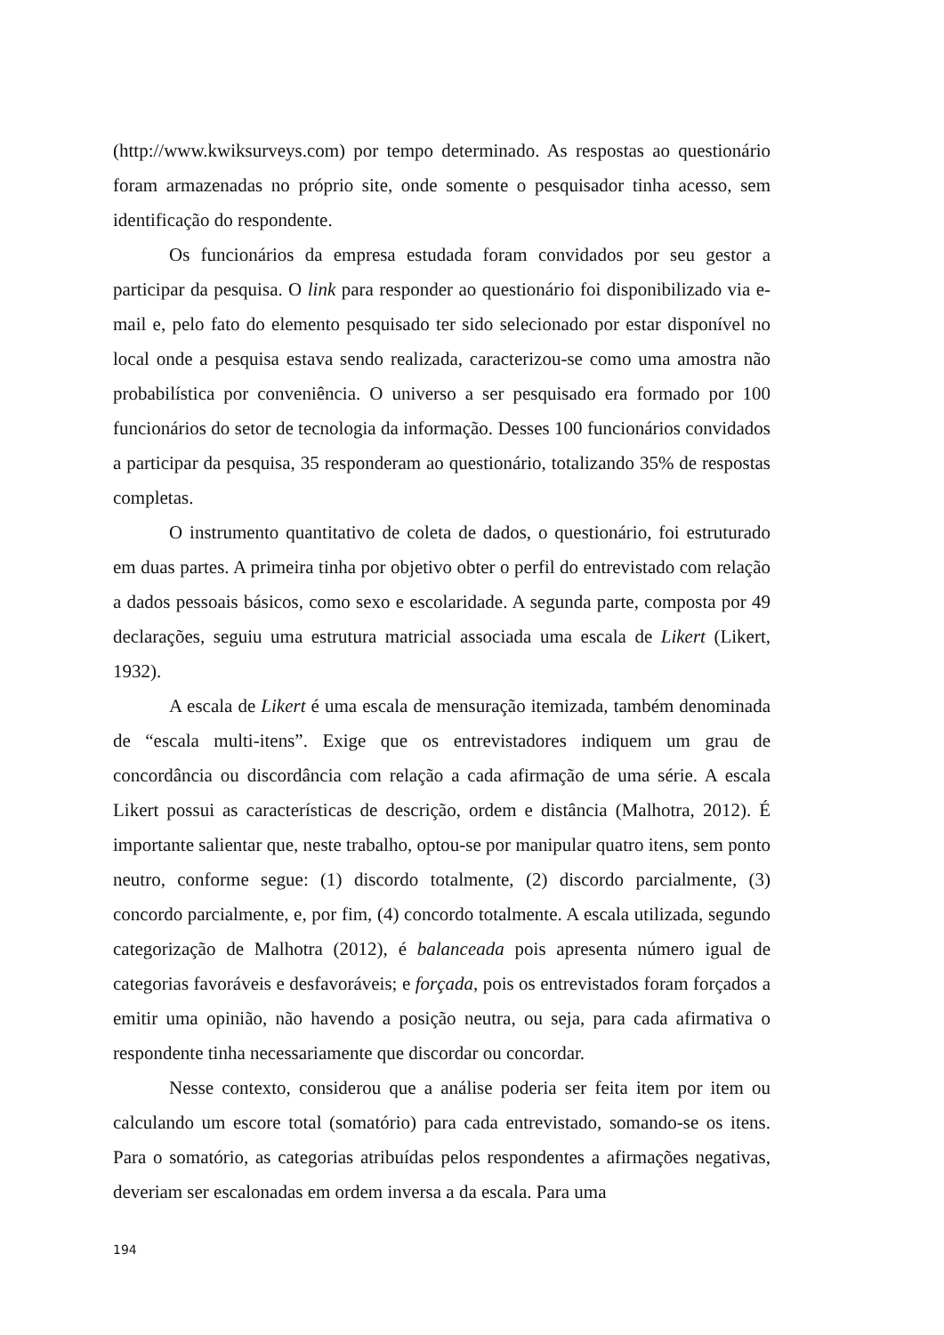(http://www.kwiksurveys.com) por tempo determinado. As respostas ao questionário foram armazenadas no próprio site, onde somente o pesquisador tinha acesso, sem identificação do respondente.
Os funcionários da empresa estudada foram convidados por seu gestor a participar da pesquisa. O link para responder ao questionário foi disponibilizado via e-mail e, pelo fato do elemento pesquisado ter sido selecionado por estar disponível no local onde a pesquisa estava sendo realizada, caracterizou-se como uma amostra não probabilística por conveniência. O universo a ser pesquisado era formado por 100 funcionários do setor de tecnologia da informação. Desses 100 funcionários convidados a participar da pesquisa, 35 responderam ao questionário, totalizando 35% de respostas completas.
O instrumento quantitativo de coleta de dados, o questionário, foi estruturado em duas partes. A primeira tinha por objetivo obter o perfil do entrevistado com relação a dados pessoais básicos, como sexo e escolaridade. A segunda parte, composta por 49 declarações, seguiu uma estrutura matricial associada uma escala de Likert (Likert, 1932).
A escala de Likert é uma escala de mensuração itemizada, também denominada de “escala multi-itens”. Exige que os entrevistadores indiquem um grau de concordância ou discordância com relação a cada afirmação de uma série. A escala Likert possui as características de descrição, ordem e distância (Malhotra, 2012). É importante salientar que, neste trabalho, optou-se por manipular quatro itens, sem ponto neutro, conforme segue: (1) discordo totalmente, (2) discordo parcialmente, (3) concordo parcialmente, e, por fim, (4) concordo totalmente. A escala utilizada, segundo categorização de Malhotra (2012), é balanceada pois apresenta número igual de categorias favoráveis e desfavoráveis; e forçada, pois os entrevistados foram forçados a emitir uma opinião, não havendo a posição neutra, ou seja, para cada afirmativa o respondente tinha necessariamente que discordar ou concordar.
Nesse contexto, considerou que a análise poderia ser feita item por item ou calculando um escore total (somatório) para cada entrevistado, somando-se os itens. Para o somatório, as categorias atribuídas pelos respondentes a afirmações negativas, deveriam ser escalonadas em ordem inversa a da escala. Para uma
194